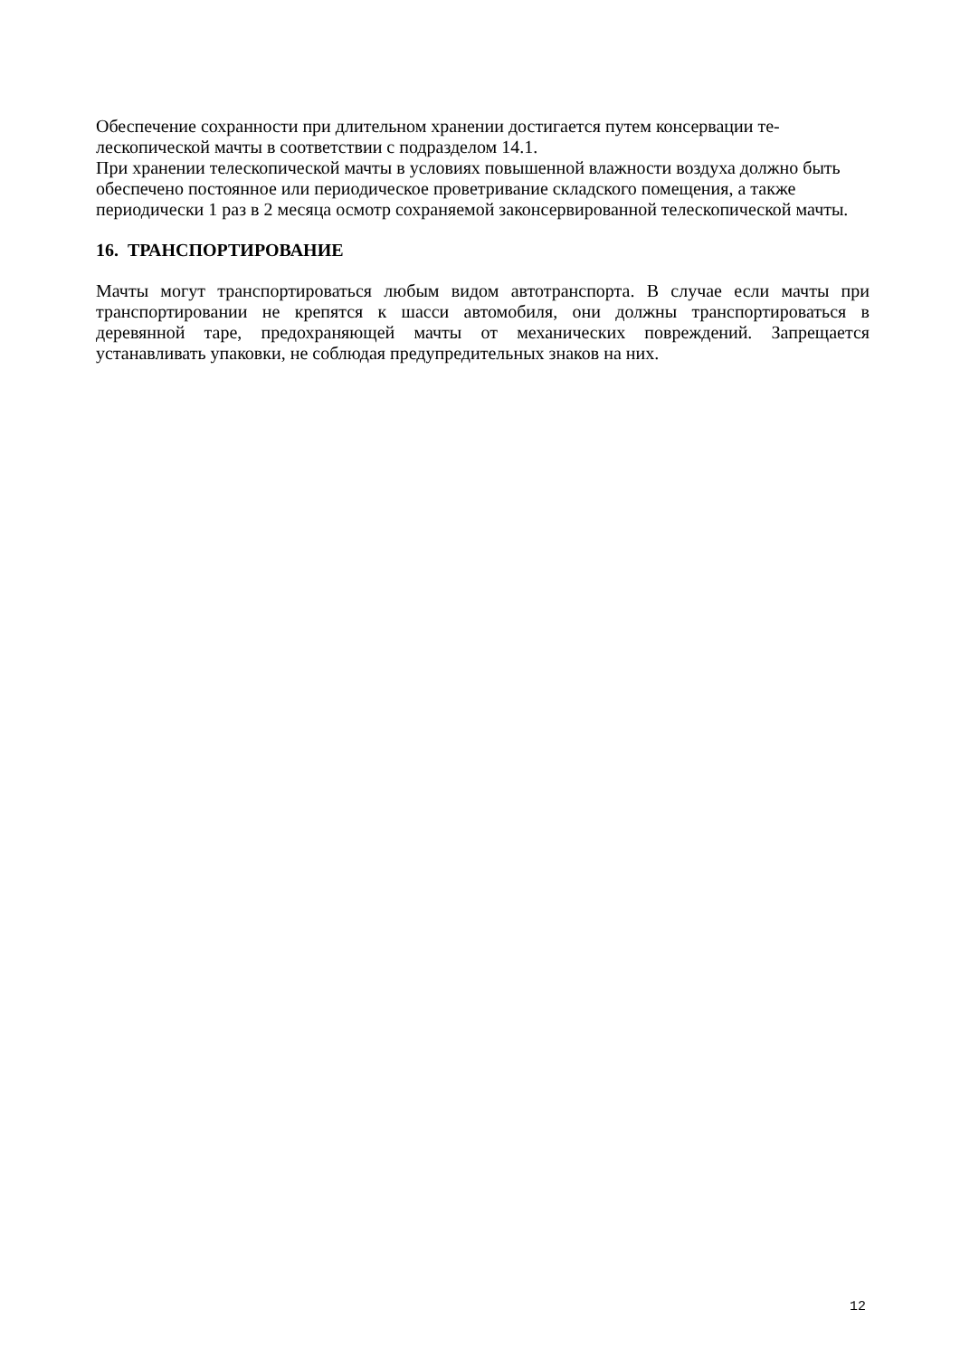Обеспечение сохранности при длительном хранении достигается путем консервации те-
лескопической мачты в соответствии с подразделом 14.1.
При хранении телескопической мачты в условиях повышенной влажности воздуха должно быть обеспечено постоянное или периодическое проветривание складского помещения, а также периодически 1 раз в 2 месяца осмотр сохраняемой законсервированной телескопической мачты.
16. ТРАНСПОРТИРОВАНИЕ
Мачты могут транспортироваться любым видом автотранспорта. В случае если мачты при транспортировании не крепятся к шасси автомобиля, они должны транспортироваться в деревянной таре, предохраняющей мачты от механических повреждений. Запрещается устанавливать упаковки, не соблюдая предупредительных знаков на них.
12